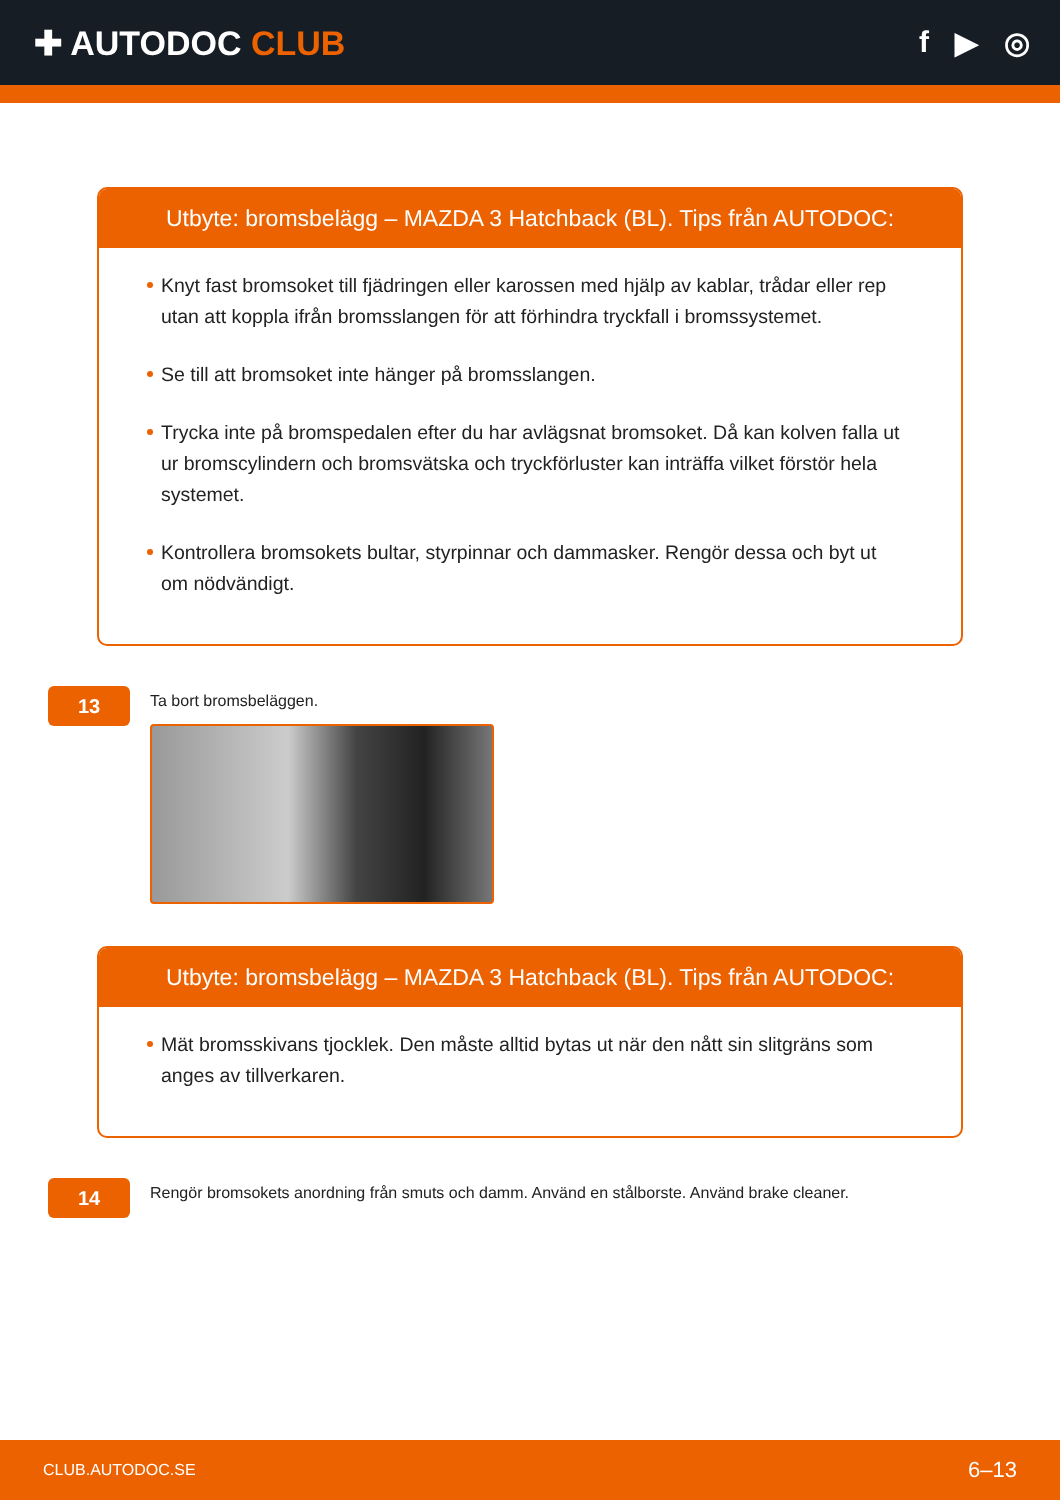✚ AUTODOC CLUB f ▶ ◎
Utbyte: bromsbelägg – MAZDA 3 Hatchback (BL). Tips från AUTODOC:
Knyt fast bromsoket till fjädringen eller karossen med hjälp av kablar, trådar eller rep utan att koppla ifrån bromsslangen för att förhindra tryckfall i bromssystemet.
Se till att bromsoket inte hänger på bromsslangen.
Trycka inte på bromspedalen efter du har avlägsnat bromsoket. Då kan kolven falla ut ur bromscylindern och bromsvätska och tryckförluster kan inträffa vilket förstör hela systemet.
Kontrollera bromsokets bultar, styrpinnar och dammasker. Rengör dessa och byt ut om nödvändigt.
13
Ta bort bromsbeläggen.
Utbyte: bromsbelägg – MAZDA 3 Hatchback (BL). Tips från AUTODOC:
Mät bromsskivans tjocklek. Den måste alltid bytas ut när den nått sin slitgräns som anges av tillverkaren.
14
Rengör bromsokets anordning från smuts och damm. Använd en stålborste. Använd brake cleaner.
CLUB.AUTODOC.SE 6–13